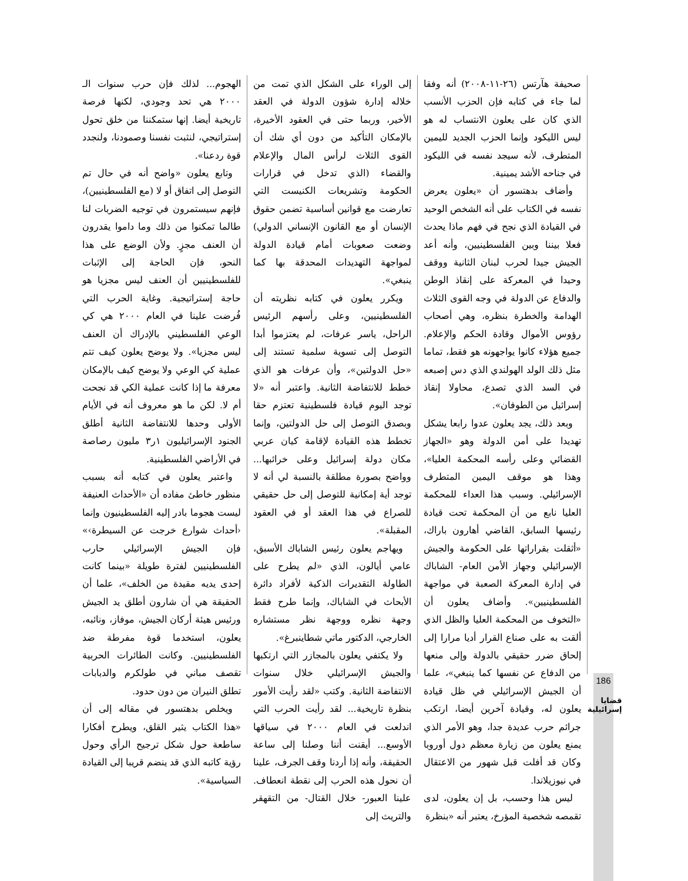صحيفة هآرتس (٢٦-١١-٢٠٠٨) أنه وفقا لما جاء في كتابه فإن الحزب الأنسب الذي كان على يعلون الانتساب له هو ليس الليكود وإنما الحزب الجديد لليمين المتطرف، لأنه سيجد نفسه في الليكود في جناحه الأشد يمينية.
وأضاف بدهتسور أن «يعلون يعرض نفسه في الكتاب على أنه الشخص الوحيد في القيادة الذي نجح في فهم ماذا يحدث فعلا بيننا وبين الفلسطينيين، وأنه أعد الجيش جيدا لحرب لبنان الثانية ووقف وحيدا في المعركة على إنقاذ الوطن والدفاع عن الدولة في وجه القوى الثلاث الهدامة والخطرة بنظره، وهي أصحاب رؤوس الأموال وقادة الحكم والإعلام. جميع هؤلاء كانوا يواجهونه هو فقط، تماما مثل ذلك الولد الهولندي الذي دس إصبعه في السد الذي تصدع، محاولا إنقاذ إسرائيل من الطوفان».
وبعد ذلك، يجد يعلون عدوا رابعا يشكل تهديدا على أمن الدولة وهو «الجهاز القضائي وعلى رأسه المحكمة العليا»، وهذا هو موقف اليمين المتطرف الإسرائيلي. وسبب هذا العداء للمحكمة العليا نابع من أن المحكمة تحت قيادة رئيسها السابق، القاضي أهارون باراك، «أثقلت بقراراتها على الحكومة والجيش الإسرائيلي وجهاز الأمن العام- الشاباك في إدارة المعركة الصعبة في مواجهة الفلسطينيين». وأضاف يعلون أن «التخوف من المحكمة العليا والظل الذي ألقت به على صناع القرار أديا مرارا إلى إلحاق ضرر حقيقي بالدولة وإلى منعها من الدفاع عن نفسها كما ينبغي»، علما أن الجيش الإسرائيلي في ظل قيادة يعلون له، وقيادة آخرين أيضا، ارتكب جرائم حرب عديدة جدا، وهو الأمر الذي يمنع يعلون من زيارة معظم دول أوروبا وكان قد أفلت قبل شهور من الاعتقال في نيوزيلاندا.
ليس هذا وحسب، بل إن يعلون، لدى تقمصه شخصية المؤرخ، يعتبر أنه «بنظرة
إلى الوراء على الشكل الذي تمت من خلاله إدارة شؤون الدولة في العقد الأخير، وربما حتى في العقود الأخيرة، بالإمكان التأكيد من دون أي شك أن القوى الثلاث لرأس المال والإعلام والقضاء (الذي تدخل في قرارات الحكومة وتشريعات الكنيست التي تعارضت مع قوانين أساسية تضمن حقوق الإنسان أو مع القانون الإنساني الدولي) وضعت صعوبات أمام قيادة الدولة لمواجهة التهديدات المحدقة بها كما ينبغي».
ويكرر يعلون في كتابه نظريته أن الفلسطينيين، وعلى رأسهم الرئيس الراحل، ياسر عرفات، لم يعتزموا أبدا التوصل إلى تسوية سلمية تستند إلى «حل الدولتين»، وأن عرفات هو الذي خطط للانتفاضة الثانية. واعتبر أنه «لا توجد اليوم قيادة فلسطينية تعتزم حقا وبصدق التوصل إلى حل الدولتين، وإنما تخطط هذه القيادة لإقامة كيان عربي مكان دولة إسرائيل وعلى خرائبها... وواضح بصورة مطلقة بالنسبة لي أنه لا توجد أية إمكانية للتوصل إلى حل حقيقي للصراع في هذا العقد أو في العقود المقبلة».
ويهاجم يعلون رئيس الشاباك الأسبق، عامي أيالون، الذي «لم يطرح على الطاولة التقديرات الذكية لأفراد دائرة الأبحاث في الشاباك، وإنما طرح فقط وجهة نظره ووجهة نظر مستشاره الخارجي، الدكتور ماتي شطاينبرغ».
ولا يكتفي يعلون بالمجازر التي ارتكبها والجيش الإسرائيلي خلال سنوات الانتفاضة الثانية. وكتب «لقد رأيت الأمور بنظرة تاريخية... لقد رأيت الحرب التي اندلعت في العام ٢٠٠٠ في سياقها الأوسع... أيقنت أننا وصلنا إلى ساعة الحقيقة، وأنه إذا أردنا وقف الجرف، علينا أن نحول هذه الحرب إلى نقطة انعطاف. علينا العبور- خلال القتال- من التقهقر والتريث إلى
الهجوم... لذلك فإن حرب سنوات الـ ٢٠٠٠ هي تحد وجودي، لكنها فرصة تاريخية أيضا. إنها ستمكننا من خلق تحول إستراتيجي، لنثبت نفسنا وصمودنا، ولنجدد قوة ردعنا».
وتابع يعلون «واضح أنه في حال تم التوصل إلى اتفاق أو لا (مع الفلسطينيين)، فإنهم سيستمرون في توجيه الضربات لنا طالما تمكنوا من ذلك وما داموا يقدرون أن العنف مجزٍ. ولأن الوضع على هذا النحو، فإن الحاجة إلى الإثبات للفلسطينيين أن العنف ليس مجزيا هو حاجة إستراتيجية. وغاية الحرب التي فُرضت علينا في العام ٢٠٠٠ هي كي الوعي الفلسطيني بالإدراك أن العنف ليس مجزيا». ولا يوضح يعلون كيف تتم عملية كي الوعي ولا يوضح كيف بالإمكان معرفة ما إذا كانت عملية الكي قد نجحت أم لا. لكن ما هو معروف أنه في الأيام الأولى وحدها للانتفاضة الثانية أطلق الجنود الإسرائيليون ١ر٣ مليون رصاصة في الأراضي الفلسطينية.
واعتبر يعلون في كتابه أنه بسبب منظور خاطئ مفاده أن «الأحداث العنيفة ليست هجوما بادر إليه الفلسطينيون وإنما ‹أحداث شوارع خرجت عن السيطرة›» فإن الجيش الإسرائيلي حارب الفلسطينيين لفترة طويلة «بينما كانت إحدى يديه مقيدة من الخلف»، علما أن الحقيقة هي أن شارون أطلق يد الجيش ورئيس هيئة أركان الجيش، موفاز، ونائبه، يعلون، استخدما قوة مفرطة ضد الفلسطينيين. وكانت الطائرات الحربية تقصف مباني في طولكرم والدبابات تطلق النيران من دون حدود.
ويخلص بدهتسور في مقاله إلى أن «هذا الكتاب يثير القلق، ويطرح أفكارا ساطعة حول شكل ترجيح الرأي وحول رؤية كاتبه الذي قد ينضم قريبا إلى القيادة السياسية».
186
قضايا
إسرائيلية